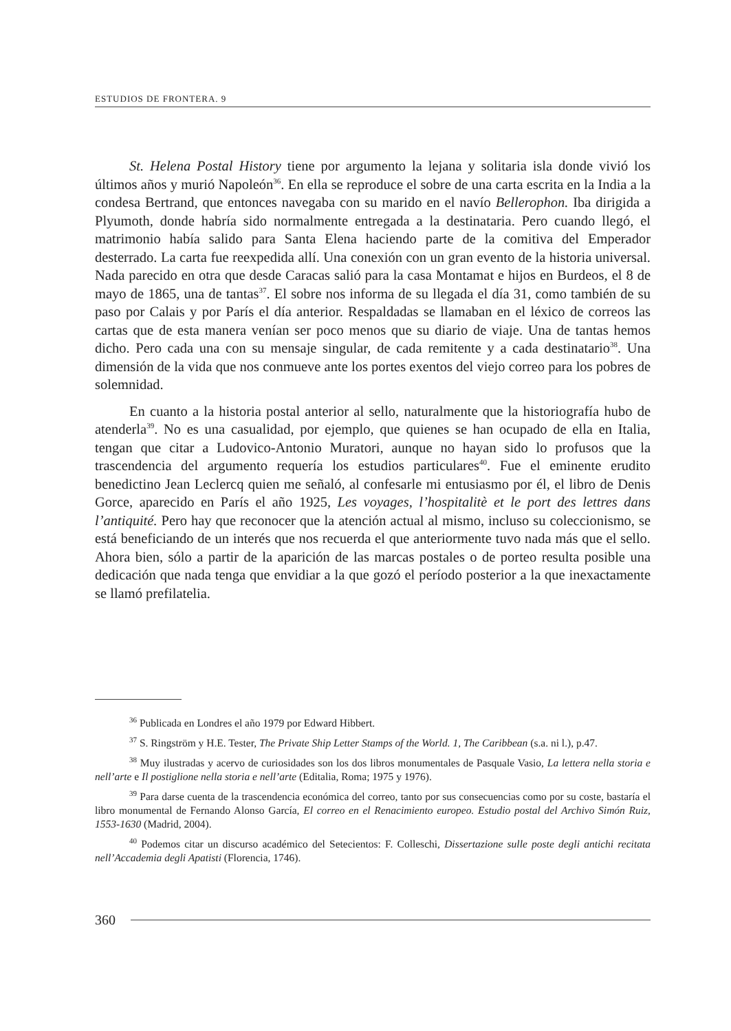ESTUDIOS DE FRONTERA. 9
St. Helena Postal History tiene por argumento la lejana y solitaria isla donde vivió los últimos años y murió Napoleón<sup>36</sup>. En ella se reproduce el sobre de una carta escrita en la India a la condesa Bertrand, que entonces navegaba con su marido en el navío Bellerophon. Iba dirigida a Plyumoth, donde habría sido normalmente entregada a la destinataria. Pero cuando llegó, el matrimonio había salido para Santa Elena haciendo parte de la comitiva del Emperador desterrado. La carta fue reexpedida allí. Una conexión con un gran evento de la historia universal. Nada parecido en otra que desde Caracas salió para la casa Montamat e hijos en Burdeos, el 8 de mayo de 1865, una de tantas<sup>37</sup>. El sobre nos informa de su llegada el día 31, como también de su paso por Calais y por París el día anterior. Respaldadas se llamaban en el léxico de correos las cartas que de esta manera venían ser poco menos que su diario de viaje. Una de tantas hemos dicho. Pero cada una con su mensaje singular, de cada remitente y a cada destinatario<sup>38</sup>. Una dimensión de la vida que nos conmueve ante los portes exentos del viejo correo para los pobres de solemnidad.
En cuanto a la historia postal anterior al sello, naturalmente que la historiografía hubo de atenderla<sup>39</sup>. No es una casualidad, por ejemplo, que quienes se han ocupado de ella en Italia, tengan que citar a Ludovico-Antonio Muratori, aunque no hayan sido lo profusos que la trascendencia del argumento requería los estudios particulares<sup>40</sup>. Fue el eminente erudito benedictino Jean Leclercq quien me señaló, al confesarle mi entusiasmo por él, el libro de Denis Gorce, aparecido en París el año 1925, Les voyages, l’hospitalitè et le port des lettres dans l’antiquité. Pero hay que reconocer que la atención actual al mismo, incluso su coleccionismo, se está beneficiando de un interés que nos recuerda el que anteriormente tuvo nada más que el sello. Ahora bien, sólo a partir de la aparición de las marcas postales o de porteo resulta posible una dedicación que nada tenga que envidiar a la que gozó el período posterior a la que inexactamente se llamó prefilatelia.
<sup>36</sup> Publicada en Londres el año 1979 por Edward Hibbert.
<sup>37</sup> S. Ringström y H.E. Tester, The Private Ship Letter Stamps of the World. 1, The Caribbean (s.a. ni l.), p.47.
<sup>38</sup> Muy ilustradas y acervo de curiosidades son los dos libros monumentales de Pasquale Vasio, La lettera nella storia e nell’arte e Il postiglione nella storia e nell’arte (Editalia, Roma; 1975 y 1976).
<sup>39</sup> Para darse cuenta de la trascendencia económica del correo, tanto por sus consecuencias como por su coste, bastaría el libro monumental de Fernando Alonso García, El correo en el Renacimiento europeo. Estudio postal del Archivo Simón Ruiz, 1553-1630 (Madrid, 2004).
<sup>40</sup> Podemos citar un discurso académico del Setecientos: F. Colleschi, Dissertazione sulle poste degli antichi recitata nell’Accademia degli Apatisti (Florencia, 1746).
360